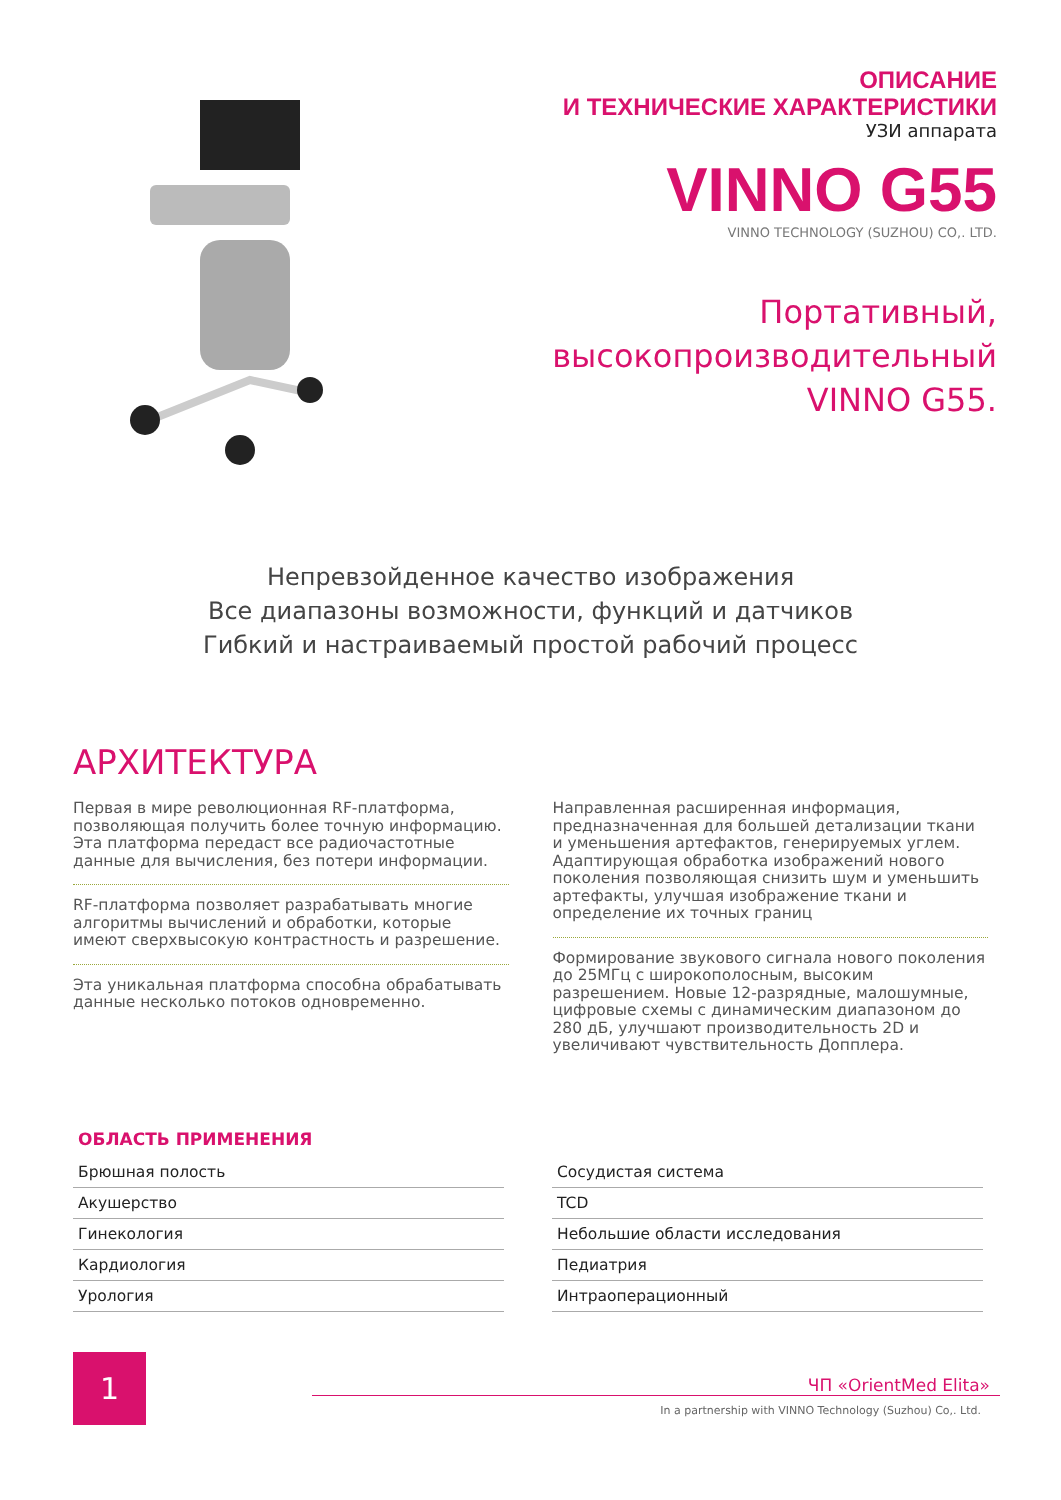ОПИСАНИЕ
И ТЕХНИЧЕСКИЕ ХАРАКТЕРИСТИКИ
УЗИ аппарата
VINNO G55
VINNO TECHNOLOGY (SUZHOU) CO,. LTD.
Портативный,
высокопроизводительный
VINNO G55.
Непревзойденное качество изображения
Все диапазоны возможности, функций и датчиков
Гибкий и настраиваемый простой рабочий процесс
АРХИТЕКТУРА
Первая в мире революционная RF-платформа, позволяющая получить более точную информацию. Эта платформа передаст все радиочастотные данные для вычисления, без потери информации.
RF-платформа позволяет разрабатывать многие алгоритмы вычислений и обработки, которые имеют сверхвысокую контрастность и разрешение.
Эта уникальная платформа способна обрабатывать данные несколько потоков одновременно.
Направленная расширенная информация, предназначенная для большей детализации ткани и уменьшения артефактов, генерируемых углем. Адаптирующая обработка изображений нового поколения позволяющая снизить шум и уменьшить артефакты, улучшая изображение ткани и определение их точных границ
Формирование звукового сигнала нового поколения до 25МГц с широкополосным, высоким разрешением. Новые 12-разрядные, малошумные, цифровые схемы с динамическим диапазоном до 280 дБ, улучшают производительность 2D и увеличивают чувствительность Допплера.
ОБЛАСТЬ ПРИМЕНЕНИЯ
Брюшная полость
Акушерство
Гинекология
Кардиология
Урология
Сосудистая система
TCD
Небольшие области исследования
Педиатрия
Интраоперационный
1 ЧП «OrientMed Elita»
In a partnership with VINNO Technology (Suzhou) Co,. Ltd.